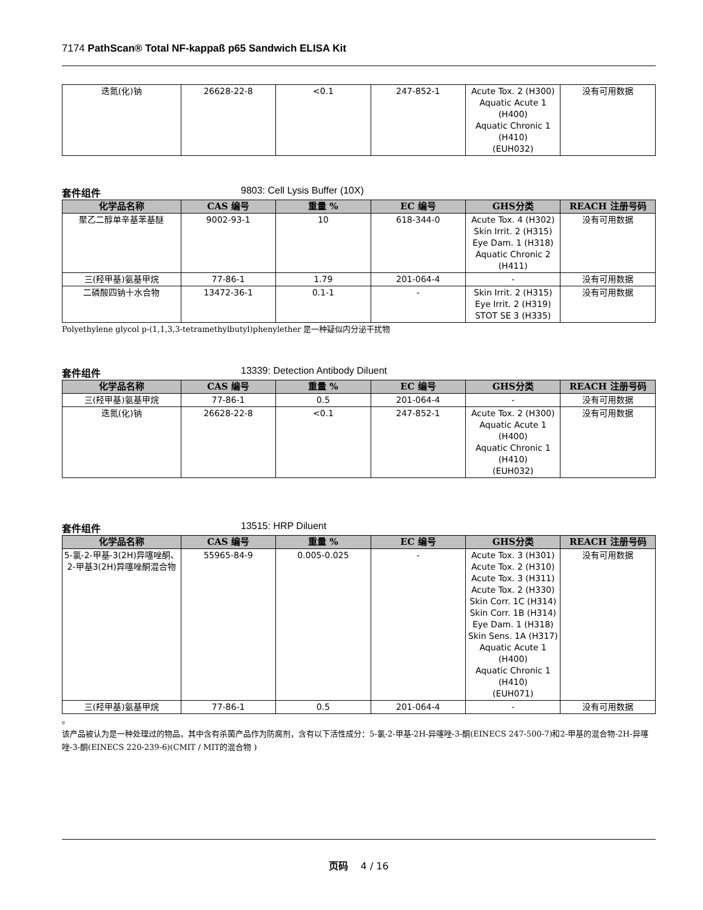7174 PathScan® Total NF-kappaß p65 Sandwich ELISA Kit
| 迭氮(化)钠 | 26628-22-8 | <0.1 | 247-852-1 | Acute Tox. 2 (H300) Aquatic Acute 1 (H400) Aquatic Chronic 1 (H410) (EUH032) | 没有可用数据 |
套件组件 9803: Cell Lysis Buffer (10X)
| 化学品名称 | CAS 编号 | 重量 % | EC 编号 | GHS分类 | REACH 注册号码 |
| --- | --- | --- | --- | --- | --- |
| 聚乙二醇单辛基苯基醚 | 9002-93-1 | 10 | 618-344-0 | Acute Tox. 4 (H302) Skin Irrit. 2 (H315) Eye Dam. 1 (H318) Aquatic Chronic 2 (H411) | 没有可用数据 |
| 三(羟甲基)氨基甲烷 | 77-86-1 | 1.79 | 201-064-4 | - | 没有可用数据 |
| 二磷酸四钠十水合物 | 13472-36-1 | 0.1-1 | - | Skin Irrit. 2 (H315) Eye Irrit. 2 (H319) STOT SE 3 (H335) | 没有可用数据 |
Polyethylene glycol p-(1,1,3,3-tetramethylbutyl)phenylether 是一种疑似内分泌干扰物
套件组件 13339: Detection Antibody Diluent
| 化学品名称 | CAS 编号 | 重量 % | EC 编号 | GHS分类 | REACH 注册号码 |
| --- | --- | --- | --- | --- | --- |
| 三(羟甲基)氨基甲烷 | 77-86-1 | 0.5 | 201-064-4 | - | 没有可用数据 |
| 迭氮(化)钠 | 26628-22-8 | <0.1 | 247-852-1 | Acute Tox. 2 (H300) Aquatic Acute 1 (H400) Aquatic Chronic 1 (H410) (EUH032) | 没有可用数据 |
套件组件 13515: HRP Diluent
| 化学品名称 | CAS 编号 | 重量 % | EC 编号 | GHS分类 | REACH 注册号码 |
| --- | --- | --- | --- | --- | --- |
| 5-氯-2-甲基-3(2H)异噻唑酮、2-甲基3(2H)异噻唑酮混合物 | 55965-84-9 | 0.005-0.025 | - | Acute Tox. 3 (H301) Acute Tox. 2 (H310) Acute Tox. 3 (H311) Acute Tox. 2 (H330) Skin Corr. 1C (H314) Skin Corr. 1B (H314) Eye Dam. 1 (H318) Skin Sens. 1A (H317) Aquatic Acute 1 (H400) Aquatic Chronic 1 (H410) (EUH071) | 没有可用数据 |
| 三(羟甲基)氨基甲烷 | 77-86-1 | 0.5 | 201-064-4 | - | 没有可用数据 |
。
该产品被认为是一种处理过的物品，其中含有杀菌产品作为防腐剂，含有以下活性成分：5-氯-2-甲基-2H-异噻唑-3-酮(EINECS 247-500-7)和2-甲基的混合物-2H-异噻唑-3-酮(EINECS 220-239-6)(CMIT / MIT的混合物 )
页码 4 / 16